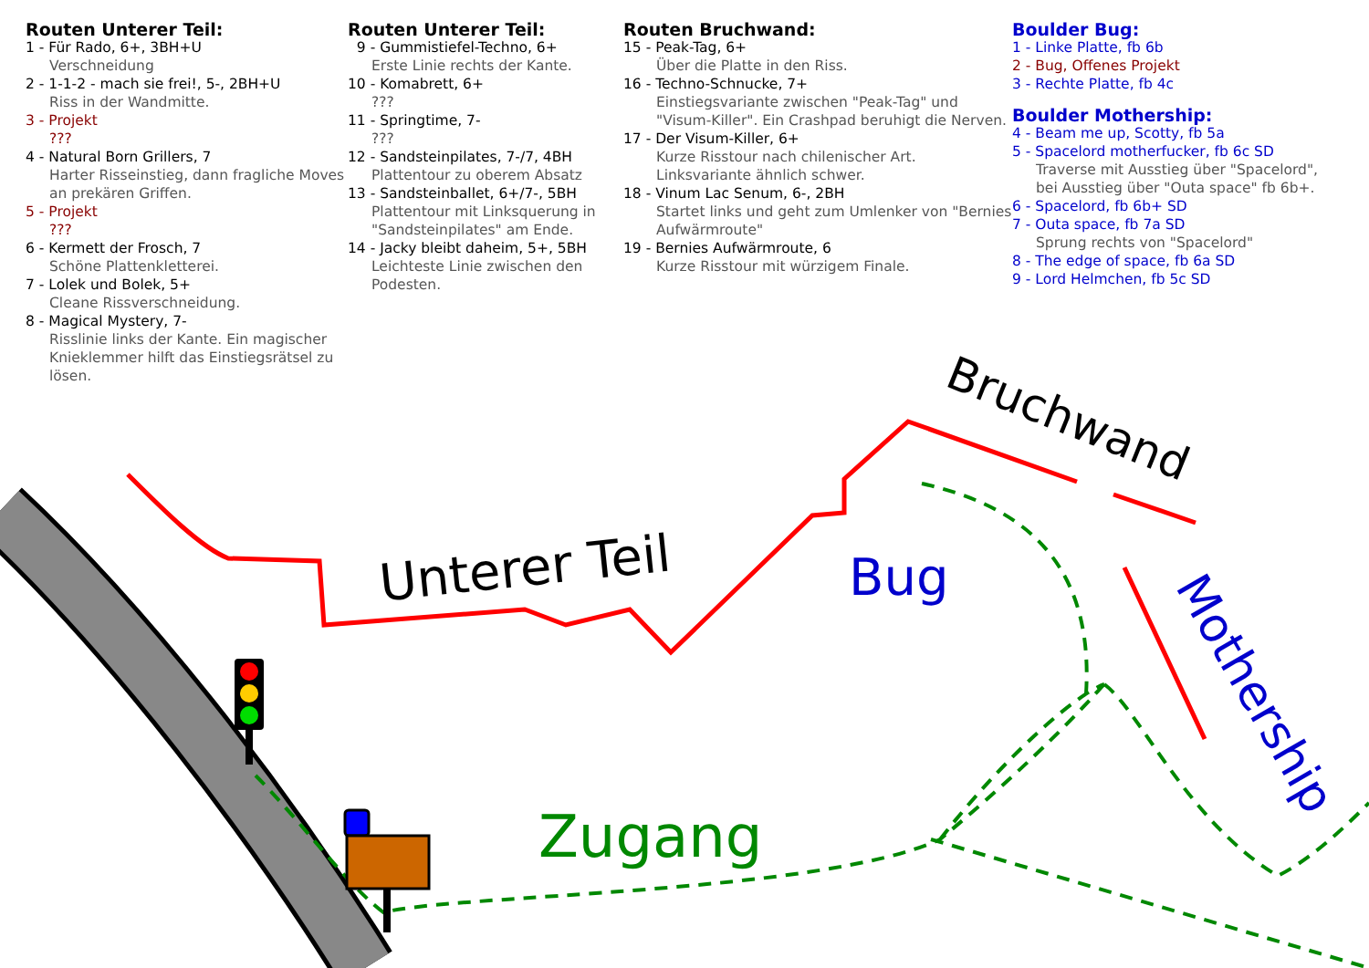Routen Unterer Teil:
1 - Für Rado, 6+, 3BH+U
Verschneidung
2 - 1-1-2 - mach sie frei!, 5-, 2BH+U
Riss in der Wandmitte.
3 - Projekt
???
4 - Natural Born Grillers, 7
Harter Risseinstieg, dann fragliche Moves an prekären Griffen.
5 - Projekt
???
6 - Kermett der Frosch, 7
Schöne Plattenkletterei.
7 - Lolek und Bolek, 5+
Cleane Rissverschneidung.
8 - Magical Mystery, 7-
Risslinie links der Kante. Ein magischer Knieklemmer hilft das Einstiegsrätsel zu lösen.
Routen Unterer Teil:
9 - Gummistiefel-Techno, 6+
Erste Linie rechts der Kante.
10 - Komabrett, 6+
???
11 - Springtime, 7-
???
12 - Sandsteinpilates, 7-/7, 4BH
Plattentour zu oberem Absatz
13 - Sandsteinballet, 6+/7-, 5BH
Plattentour mit Linksquerung in "Sandsteinpilates" am Ende.
14 - Jacky bleibt daheim, 5+, 5BH
Leichteste Linie zwischen den Podesten.
Routen Bruchwand:
15 - Peak-Tag, 6+
Über die Platte in den Riss.
16 - Techno-Schnucke, 7+
Einstiegsvariante zwischen "Peak-Tag" und "Visum-Killer". Ein Crashpad beruhigt die Nerven.
17 - Der Visum-Killer, 6+
Kurze Risstour nach chilenischer Art. Linksvariante ähnlich schwer.
18 - Vinum Lac Senum, 6-, 2BH
Startet links und geht zum Umlenker von "Bernies Aufwärmroute"
19 - Bernies Aufwärmroute, 6
Kurze Risstour mit würzigem Finale.
Boulder Bug:
1 - Linke Platte, fb 6b
2 - Bug, Offenes Projekt
3 - Rechte Platte, fb 4c
Boulder Mothership:
4 - Beam me up, Scotty, fb 5a
5 - Spacelord motherfucker, fb 6c SD
Traverse mit Ausstieg über "Spacelord", bei Ausstieg über "Outa space" fb 6b+.
6 - Spacelord, fb 6b+ SD
7 - Outa space, fb 7a SD
Sprung rechts von "Spacelord"
8 - The edge of space, fb 6a SD
9 - Lord Helmchen, fb 5c SD
Unterer Teil
Bruchwand
Bug
Mothership
Zugang